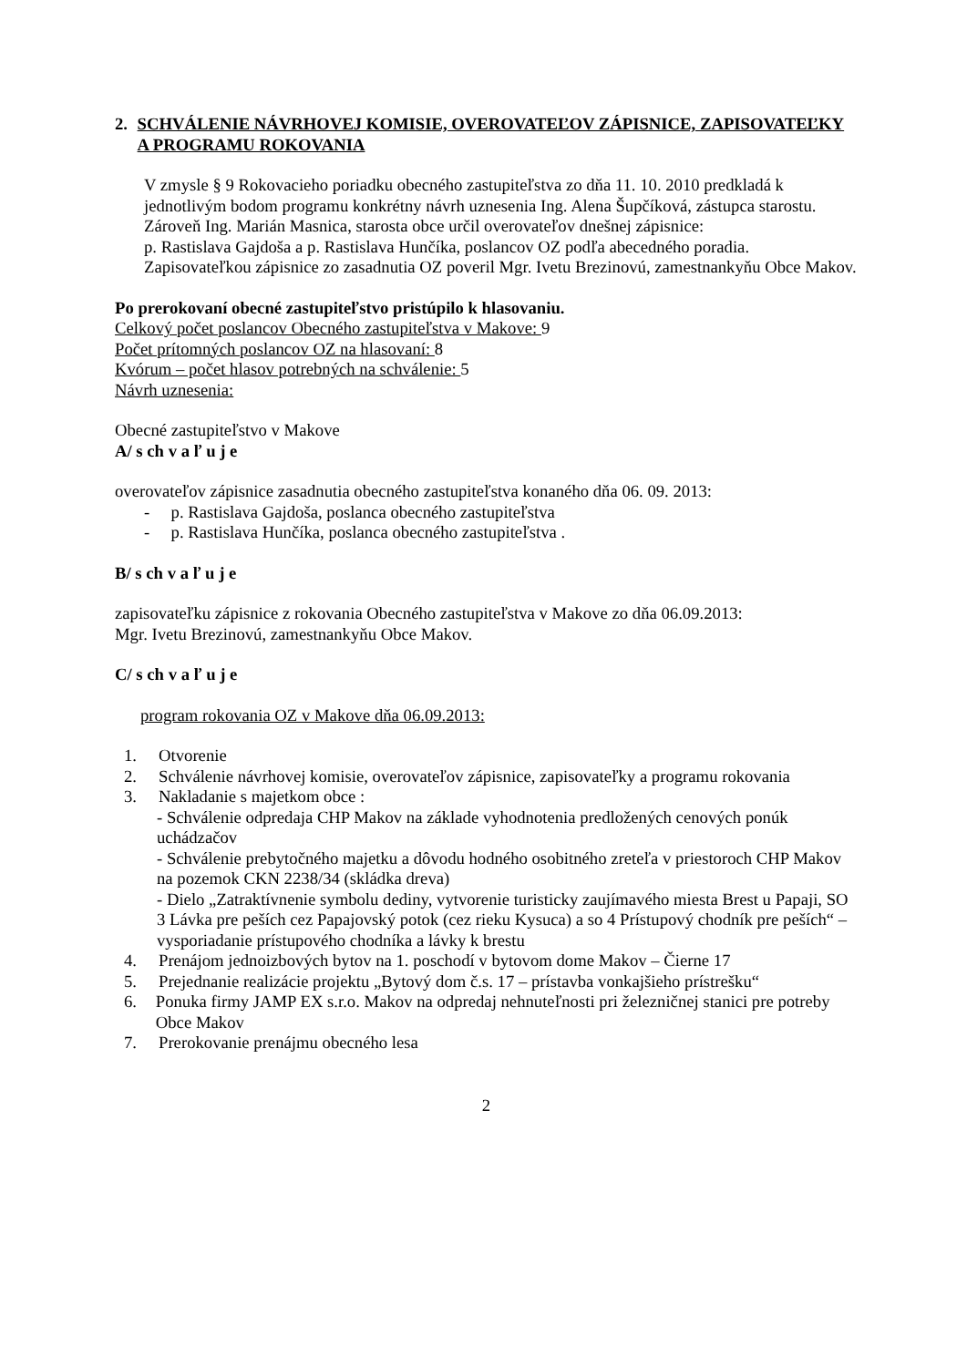2. SCHVÁLENIE NÁVRHOVEJ KOMISIE, OVEROVATEĽOV ZÁPISNICE, ZAPISOVATEĽKY A PROGRAMU ROKOVANIA
V zmysle § 9 Rokovacieho poriadku obecného zastupiteľstva zo dňa 11. 10. 2010 predkladá k jednotlivým bodom programu konkrétny návrh uznesenia Ing. Alena Šupčíková, zástupca starostu.
Zároveň Ing. Marián Masnica, starosta obce určil overovateľov dnešnej zápisnice:
p. Rastislava Gajdoša a p. Rastislava Hunčíka, poslancov OZ podľa abecedného poradia.
Zapisovateľkou zápisnice zo zasadnutia OZ poveril Mgr. Ivetu Brezinovú, zamestnankyňu Obce Makov.
Po prerokovaní obecné zastupiteľstvo pristúpilo k hlasovaniu.
Celkový počet poslancov Obecného zastupiteľstva v Makove: 9
Počet prítomných poslancov OZ na hlasovaní: 8
Kvórum – počet hlasov potrebných na schválenie: 5
Návrh uznesenia:
Obecné zastupiteľstvo v Makove
A/ s ch v a ľ u j e
overovateľov zápisnice zasadnutia obecného zastupiteľstva konaného dňa 06. 09. 2013:
- p. Rastislava Gajdoša, poslanca obecného zastupiteľstva
- p. Rastislava Hunčíka, poslanca obecného zastupiteľstva .
B/ s ch v a ľ u j e
zapisovateľku zápisnice z rokovania Obecného zastupiteľstva v Makove zo dňa 06.09.2013:
Mgr. Ivetu Brezinovú, zamestnankyňu Obce Makov.
C/ s ch v a ľ u j e
program rokovania OZ v Makove dňa 06.09.2013:
1. Otvorenie
2. Schválenie návrhovej komisie, overovateľov zápisnice, zapisovateľky a programu rokovania
3. Nakladanie s majetkom obce :
- Schválenie odpredaja CHP Makov na základe vyhodnotenia predložených cenových ponúk uchádzačov
- Schválenie prebytočného majetku a dôvodu hodného osobitného zreteľa v priestoroch CHP Makov na pozemok CKN 2238/34 (skládka dreva)
- Dielo „Zatraktívnenie symbolu dediny, vytvorenie turisticky zaujímavého miesta Brest u Papaji, SO 3 Lávka pre peších cez Papajovský potok (cez rieku Kysuca) a so 4 Prístupový chodník pre peších“ – vysporiadanie prístupového chodníka a lávky k brestu
4. Prenájom jednoizbových bytov na 1. poschodí v bytovom dome Makov – Čierne 17
5. Prejednanie realizácie projektu „Bytový dom č.s. 17 – prístavba vonkajšieho prístrešku“
6. Ponuka firmy JAMP EX s.r.o. Makov na odpredaj nehnuteľnosti pri železničnej stanici pre potreby Obce Makov
7. Prerokovanie prenájmu obecného lesa
2